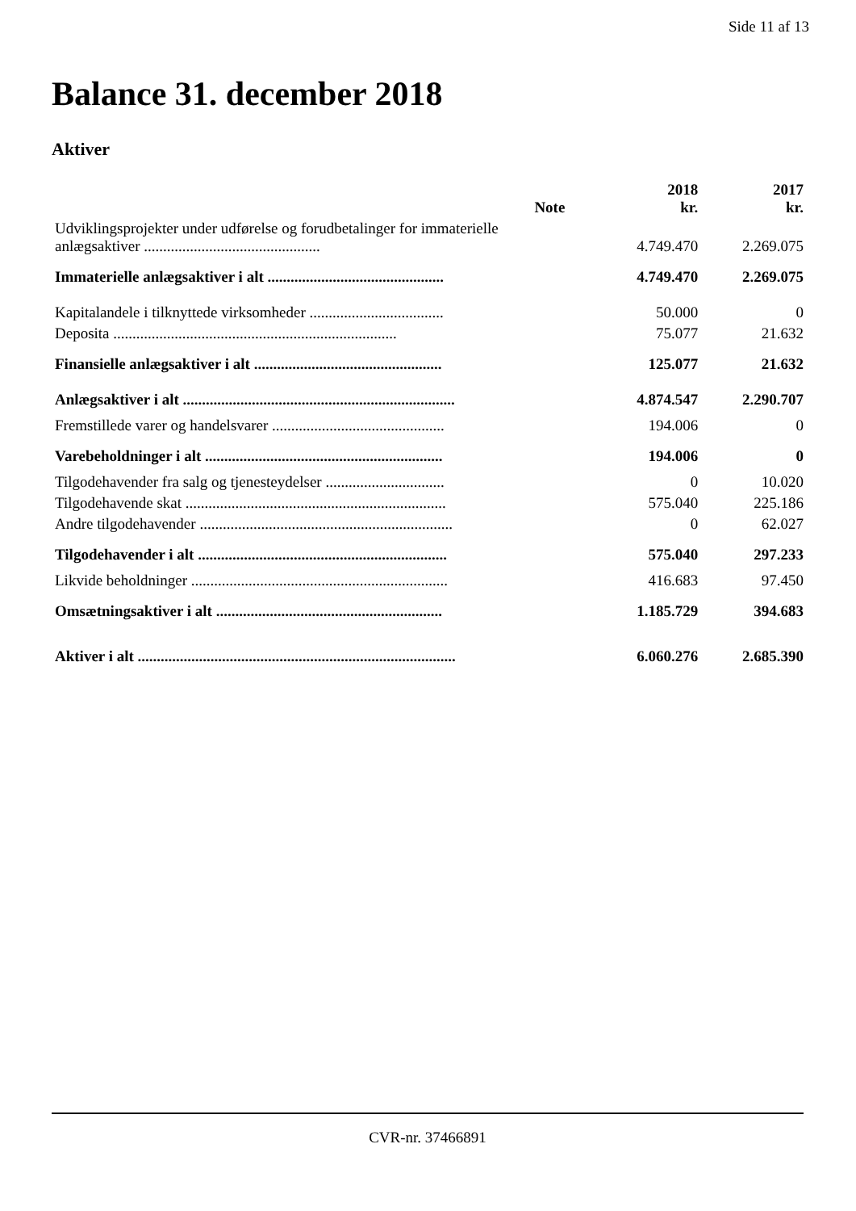Side 11 af 13
Balance 31. december 2018
Aktiver
| | Note | 2018 kr. | 2017 kr. |
| --- | --- | --- | --- |
| Udviklingsprojekter under udførelse og forudbetalinger for immaterielle anlægsaktiver .............................................. | | 4.749.470 | 2.269.075 |
| Immaterielle anlægsaktiver i alt .............................................. | | 4.749.470 | 2.269.075 |
| Kapitalandele i tilknyttede virksomheder ................................... | | 50.000 | 0 |
| Deposita .......................................................................... | | 75.077 | 21.632 |
| Finansielle anlægsaktiver i alt ................................................. | | 125.077 | 21.632 |
| Anlægsaktiver i alt ....................................................................... | | 4.874.547 | 2.290.707 |
| Fremstillede varer og handelsvarer ............................................. | | 194.006 | 0 |
| Varebeholdninger i alt .............................................................. | | 194.006 | 0 |
| Tilgodehavender fra salg og tjenesteydelser ............................... | | 0 | 10.020 |
| Tilgodehavende skat .................................................................... | | 575.040 | 225.186 |
| Andre tilgodehavender .................................................................. | | 0 | 62.027 |
| Tilgodehavender i alt ................................................................. | | 575.040 | 297.233 |
| Likvide beholdninger ................................................................... | | 416.683 | 97.450 |
| Omsætningsaktiver i alt ........................................................... | | 1.185.729 | 394.683 |
| Aktiver i alt ................................................................................... | | 6.060.276 | 2.685.390 |
CVR-nr. 37466891